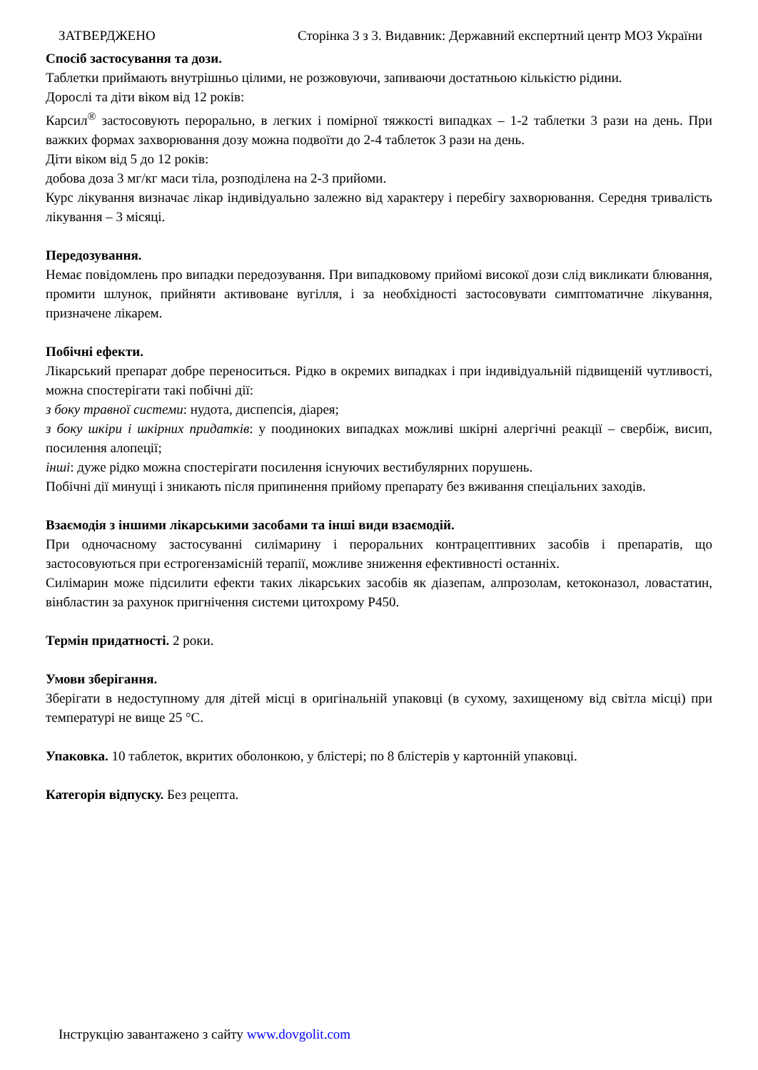ЗАТВЕРДЖЕНО Сторінка 3 з 3. Видавник: Державний експертний центр МОЗ України
Спосіб застосування та дози.
Таблетки приймають внутрішньо цілими, не розжовуючи, запиваючи достатньою кількістю рідини.
Дорослі та діти віком від 12 років:
Карсил<sup>®</sup> застосовують перорально, в легких і помірної тяжкості випадках – 1-2 таблетки 3 рази на день. При важких формах захворювання дозу можна подвоїти до 2-4 таблеток 3 рази на день.
Діти віком від 5 до 12 років:
добова доза 3 мг/кг маси тіла, розподілена на 2-3 прийоми.
Курс лікування визначає лікар індивідуально залежно від характеру і перебігу захворювання. Середня тривалість лікування – 3 місяці.
Передозування.
Немає повідомлень про випадки передозування. При випадковому прийомі високої дози слід викликати блювання, промити шлунок, прийняти активоване вугілля, і за необхідності застосовувати симптоматичне лікування, призначене лікарем.
Побічні ефекти.
Лікарський препарат добре переноситься. Рідко в окремих випадках і при індивідуальній підвищеній чутливості, можна спостерігати такі побічні дії:
з боку травної системи: нудота, диспепсія, діарея;
з боку шкіри і шкірних придатків: у поодиноких випадках можливі шкірні алергічні реакції – свербіж, висип, посилення алопеції;
інші: дуже рідко можна спостерігати посилення існуючих вестибулярних порушень.
Побічні дії минущі і зникають після припинення прийому препарату без вживання спеціальних заходів.
Взаємодія з іншими лікарськими засобами та інші види взаємодій.
При одночасному застосуванні силімарину і пероральних контрацептивних засобів і препаратів, що застосовуються при естрогензамісній терапії, можливе зниження ефективності останніх.
Силімарин може підсилити ефекти таких лікарських засобів як діазепам, алпрозолам, кетоконазол, ловастатин, вінбластин за рахунок пригнічення системи цитохрому P450.
Термін придатності. 2 роки.
Умови зберігання.
Зберігати в недоступному для дітей місці в оригінальній упаковці (в сухому, захищеному від світла місці) при температурі не вище 25 °С.
Упаковка. 10 таблеток, вкритих оболонкою, у блістері; по 8 блістерів у картонній упаковці.
Категорія відпуску. Без рецепта.
Інструкцію завантажено з сайту www.dovgolit.com